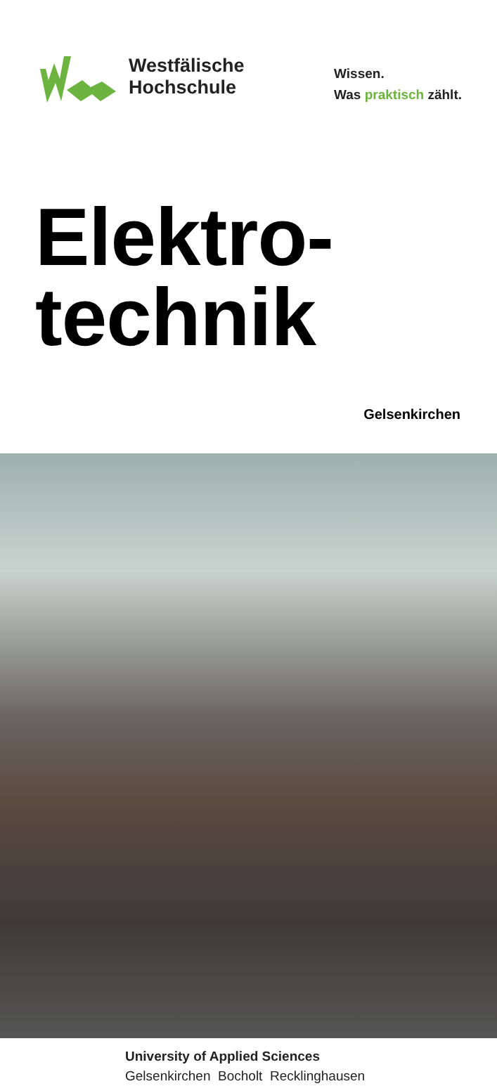Westfälische
Hochschule
Wissen.
Was praktisch zählt.
Elektro-
technik
Gelsenkirchen
University of Applied Sciences
Gelsenkirchen Bocholt Recklinghausen